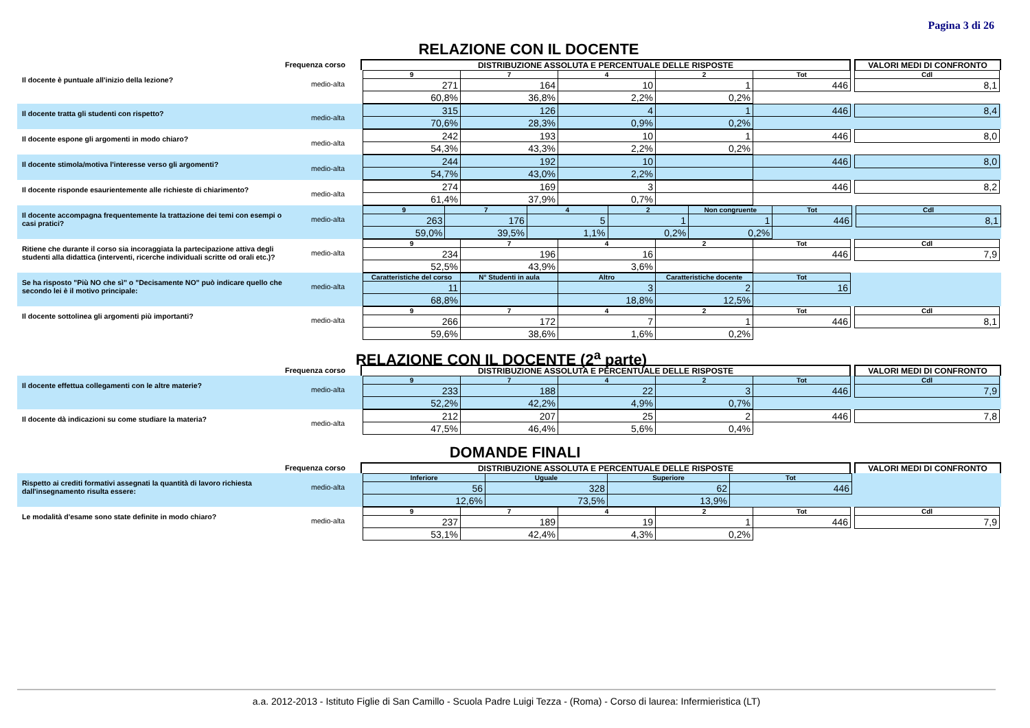Pagina 3 di 26
RELAZIONE CON IL DOCENTE
Frequenza corso
DISTRIBUZIONE ASSOLUTA E PERCENTUALE DELLE RISPOSTE VALORI MEDI DI CONFRONTO
Il docente è puntuale all'inizio della lezione?
medio-alta
| 9 | 7 | 4 | 2 | Tot |
| 271 | 164 | 10 | 1 | 446 |
| 60,8% | 36,8% | 2,2% | 0,2% | |
| Cdl |
| 8,1 |
Il docente tratta gli studenti con rispetto?
medio-alta
| 315 | 126 | 4 | 1 | 446 |
| 70,6% | 28,3% | 0,9% | 0,2% | |
| 8,4 |
Il docente espone gli argomenti in modo chiaro?
medio-alta
| 242 | 193 | 10 | 1 | 446 |
| 54,3% | 43,3% | 2,2% | 0,2% | |
| 8,0 |
Il docente stimola/motiva l'interesse verso gli argomenti?
medio-alta
| 244 | 192 | 10 | | 446 |
| 54,7% | 43,0% | 2,2% | | |
| 8,0 |
Il docente risponde esaurientemente alle richieste di chiarimento?
medio-alta
| 274 | 169 | 3 | | 446 |
| 61,4% | 37,9% | 0,7% | | |
| 8,2 |
Il docente accompagna frequentemente la trattazione dei temi con esempi o casi pratici?
medio-alta
| 9 | 7 | 4 | 2 | Non congruente | Tot |
| 263 | 176 | 5 | 1 | 1 | 446 |
| 59,0% | 39,5% | 1,1% | 0,2% | 0,2% | |
| Cdl |
| 8,1 |
Ritiene che durante il corso sia incoraggiata la partecipazione attiva degli studenti alla didattica (interventi, ricerche individuali scritte od orali etc.)?
medio-alta
| 9 | 7 | 4 | 2 | Tot |
| 234 | 196 | 16 | | 446 |
| 52,5% | 43,9% | 3,6% | | |
| Cdl |
| 7,9 |
Se ha risposto "Più NO che sì" o "Decisamente NO" può indicare quello che secondo lei è il motivo principale:
medio-alta
| Caratteristiche del corso | N° Studenti in aula | Altro | Caratteristiche docente | Tot |
| 11 | | 3 | 2 | 16 |
| 68,8% | | 18,8% | 12,5% | |
Il docente sottolinea gli argomenti più importanti?
medio-alta
| 9 | 7 | 4 | 2 | Tot |
| 266 | 172 | 7 | 1 | 446 |
| 59,6% | 38,6% | 1,6% | 0,2% | |
| Cdl |
| 8,1 |
RELAZIONE CON IL DOCENTE (2<sup>a</sup> parte)
Frequenza corso
DISTRIBUZIONE ASSOLUTA E PERCENTUALE DELLE RISPOSTE VALORI MEDI DI CONFRONTO
Il docente effettua collegamenti con le altre materie?
medio-alta
| 9 | 7 | 4 | 2 | Tot |
| 233 | 188 | 22 | 3 | 446 |
| 52,2% | 42,2% | 4,9% | 0,7% | |
| Cdl |
| 7,9 |
Il docente dà indicazioni su come studiare la materia?
medio-alta
| 212 | 207 | 25 | 2 | 446 |
| 47,5% | 46,4% | 5,6% | 0,4% | |
| 7,8 |
DOMANDE FINALI
Frequenza corso
DISTRIBUZIONE ASSOLUTA E PERCENTUALE DELLE RISPOSTE VALORI MEDI DI CONFRONTO
Rispetto ai crediti formativi assegnati la quantità di lavoro richiesta dall'insegnamento risulta essere:
medio-alta
| Inferiore | Uguale | Superiore | Tot |
| 56 | 328 | 62 | 446 |
| 12,6% | 73,5% | 13,9% | |
Le modalità d'esame sono state definite in modo chiaro?
medio-alta
| 9 | 7 | 4 | 2 | Tot |
| 237 | 189 | 19 | 1 | 446 |
| 53,1% | 42,4% | 4,3% | 0,2% | |
| Cdl |
| 7,9 |
a.a. 2012-2013 - Istituto Figlie di San Camillo - Scuola Padre Luigi Tezza - (Roma) - Corso di laurea: Infermieristica (LT)